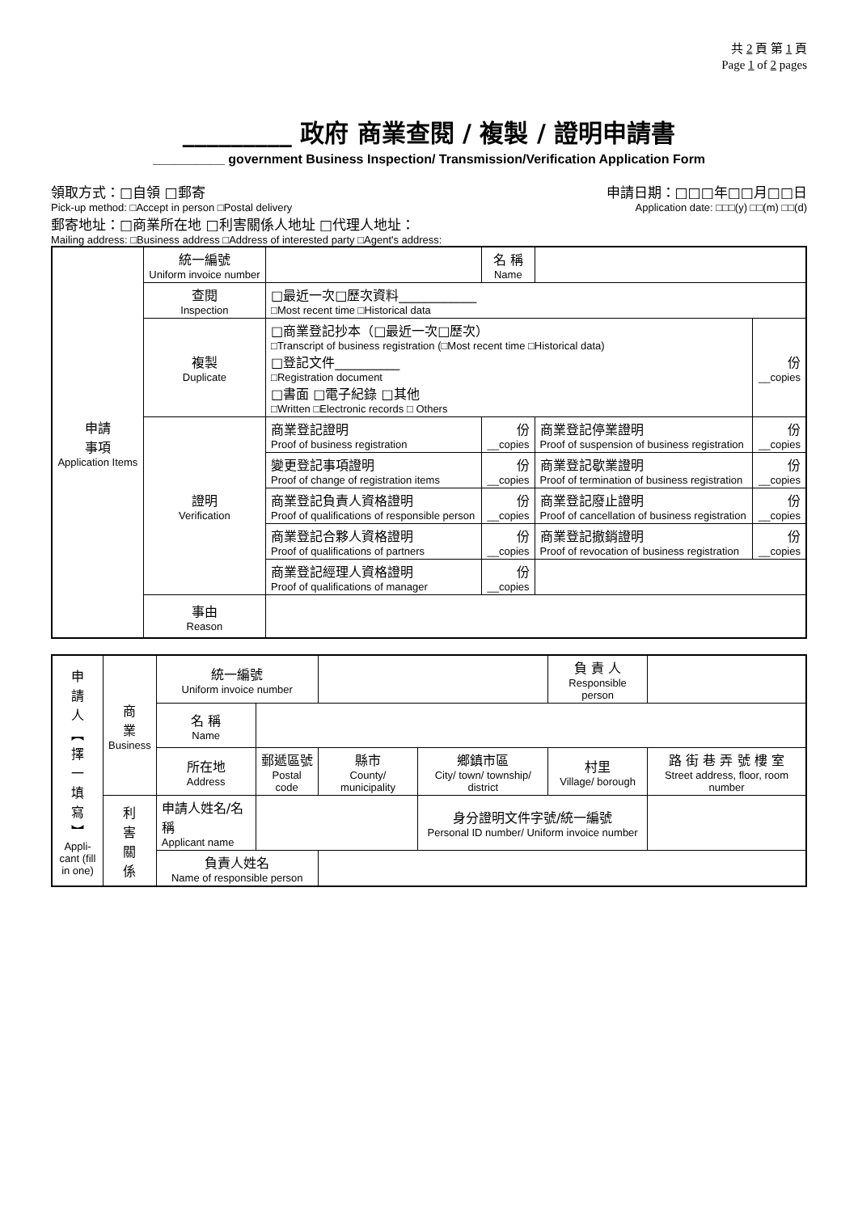共 2 頁 第 1 頁
Page 1 of 2 pages
_________ 政府 商業查閱 / 複製 / 證明申請書
__________ government Business Inspection/ Transmission/Verification Application Form
領取方式：□自領 □郵寄 申請日期：□□□年□□月□□日
Pick-up method: □Accept in person □Postal delivery Application date: □□□(y) □□(m) □□(d)
郵寄地址：□商業所在地 □利害關係人地址 □代理人地址：
Mailing address: □Business address □Address of interested party □Agent's address:
| 申請 事項 Application Items | 統一編號 Uniform invoice number | | | 名 稱 Name | | |
| | 查閱 Inspection | □最近一次□歷次資料____________ □Most recent time □Historical data | | | | |
| | 複製 Duplicate | □商業登記抄本（□最近一次□歷次） □Transcript of business registration (□Most recent time □Historical data) □登記文件__________ □Registration document □書面 □電子紀錄 □其他 □Written □Electronic records □ Others | | | | 份 __copies |
| | 證明 Verification | 商業登記證明 Proof of business registration | | 份 __copies | 商業登記停業證明 Proof of suspension of business registration | 份 __copies |
| | | 變更登記事項證明 Proof of change of registration items | | 份 __copies | 商業登記歇業證明 Proof of termination of business registration | 份 __copies |
| | | 商業登記負責人資格證明 Proof of qualifications of responsible person | | 份 __copies | 商業登記廢止證明 Proof of cancellation of business registration | 份 __copies |
| | | 商業登記合夥人資格證明 Proof of qualifications of partners | | 份 __copies | 商業登記撤銷證明 Proof of revocation of business registration | 份 __copies |
| | | 商業登記經理人資格證明 Proof of qualifications of manager | | 份 __copies | | |
| | 事由 Reason | | | | | |
| 申 請 人 ︻ 擇 一 填 寫 ︼ Appli-cant (fill in one) | 商 業 Business | 統一編號 Uniform invoice number | | | | 負 責 人 Responsible person | | |
| | | 名 稱 Name | | | | | | |
| | | 所在地 Address | 郵遞區號 Postal code | 縣市 County/ municipality | 鄉鎮市區 City/ town/ township/ district | 村里 Village/ borough | 路 街 巷 弄 號 樓 室 Street address, floor, room number | |
| | 利 害 關 係 | 申請人姓名/名稱 Applicant name | | | 身分證明文件字號/統一編號 Personal ID number/ Uniform invoice number | | | |
| | | 負責人姓名 Name of responsible person | | | | | | |